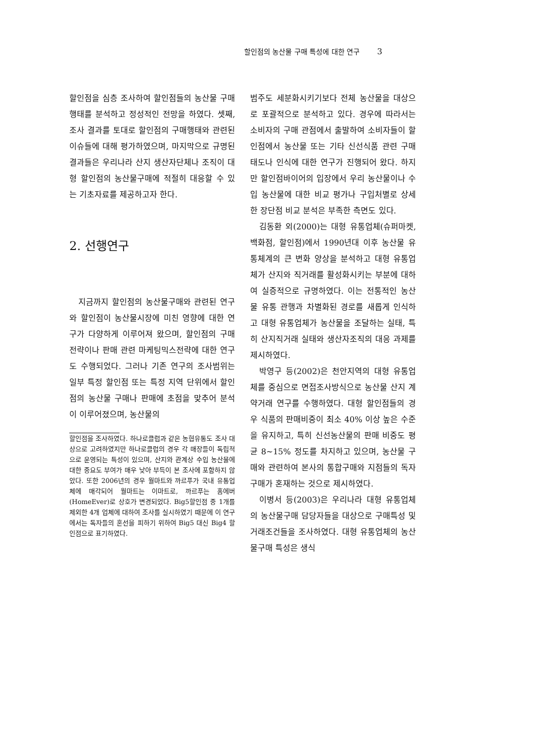할인점의 농산물 구매 특성에 대한 연구 3
할인점을 심층 조사하여 할인점들의 농산물 구매행태를 분석하고 정성적인 전망을 하였다. 셋째, 조사 결과를 토대로 할인점의 구매행태와 관련된 이슈들에 대해 평가하였으며, 마지막으로 규명된 결과들은 우리나라 산지 생산자단체나 조직이 대형 할인점의 농산물구매에 적절히 대응할 수 있는 기초자료를 제공하고자 한다.
2. 선행연구
지금까지 할인점의 농산물구매와 관련된 연구와 할인점이 농산물시장에 미친 영향에 대한 연구가 다양하게 이루어져 왔으며, 할인점의 구매전략이나 판매 관련 마케팅믹스전략에 대한 연구도 수행되었다. 그러나 기존 연구의 조사범위는 일부 특정 할인점 또는 특정 지역 단위에서 할인점의 농산물 구매나 판매에 초점을 맞추어 분석이 이루어졌으며, 농산물의
할인점을 조사하였다. 하나로클럽과 같은 농협유통도 조사 대상으로 고려하였지만 하나로클럽의 경우 각 매장들이 독립적으로 운영되는 특성이 있으며, 산지와 관계상 수입 농산물에 대한 중요도 부여가 매우 낮아 부득이 본 조사에 포함하지 않았다. 또한 2006년의 경우 월마트와 까르푸가 국내 유통업체에 매각되어 월마트는 이마트로, 까르푸는 홈에버(HomeEver)로 상호가 변경되었다. Big5할인점 중 1개를 제외한 4개 업체에 대하여 조사를 실시하였기 때문에 이 연구에서는 독자들의 혼선을 피하기 위하여 Big5 대신 Big4 할인점으로 표기하였다.
범주도 세분화시키기보다 전체 농산물을 대상으로 포괄적으로 분석하고 있다. 경우에 따라서는 소비자의 구매 관점에서 출발하여 소비자들이 할인점에서 농산물 또는 기타 신선식품 관련 구매태도나 인식에 대한 연구가 진행되어 왔다. 하지만 할인점바이어의 입장에서 우리 농산물이나 수입 농산물에 대한 비교 평가나 구입처별로 상세한 장단점 비교 분석은 부족한 측면도 있다.
김동환 외(2000)는 대형 유통업체(슈퍼마켓, 백화점, 할인점)에서 1990년대 이후 농산물 유통체계의 큰 변화 양상을 분석하고 대형 유통업체가 산지와 직거래를 활성화시키는 부분에 대하여 실증적으로 규명하였다. 이는 전통적인 농산물 유통 관행과 차별화된 경로를 새롭게 인식하고 대형 유통업체가 농산물을 조달하는 실태, 특히 산지직거래 실태와 생산자조직의 대응 과제를 제시하였다.
박영구 등(2002)은 천안지역의 대형 유통업체를 중심으로 면접조사방식으로 농산물 산지 계약거래 연구를 수행하였다. 대형 할인점들의 경우 식품의 판매비중이 최소 40% 이상 높은 수준을 유지하고, 특히 신선농산물의 판매 비중도 평균 8~15% 정도를 차지하고 있으며, 농산물 구매와 관련하여 본사의 통합구매와 지점들의 독자구매가 혼재하는 것으로 제시하였다.
이병서 등(2003)은 우리나라 대형 유통업체의 농산물구매 담당자들을 대상으로 구매특성 및 거래조건들을 조사하였다. 대형 유통업체의 농산물구매 특성은 생식